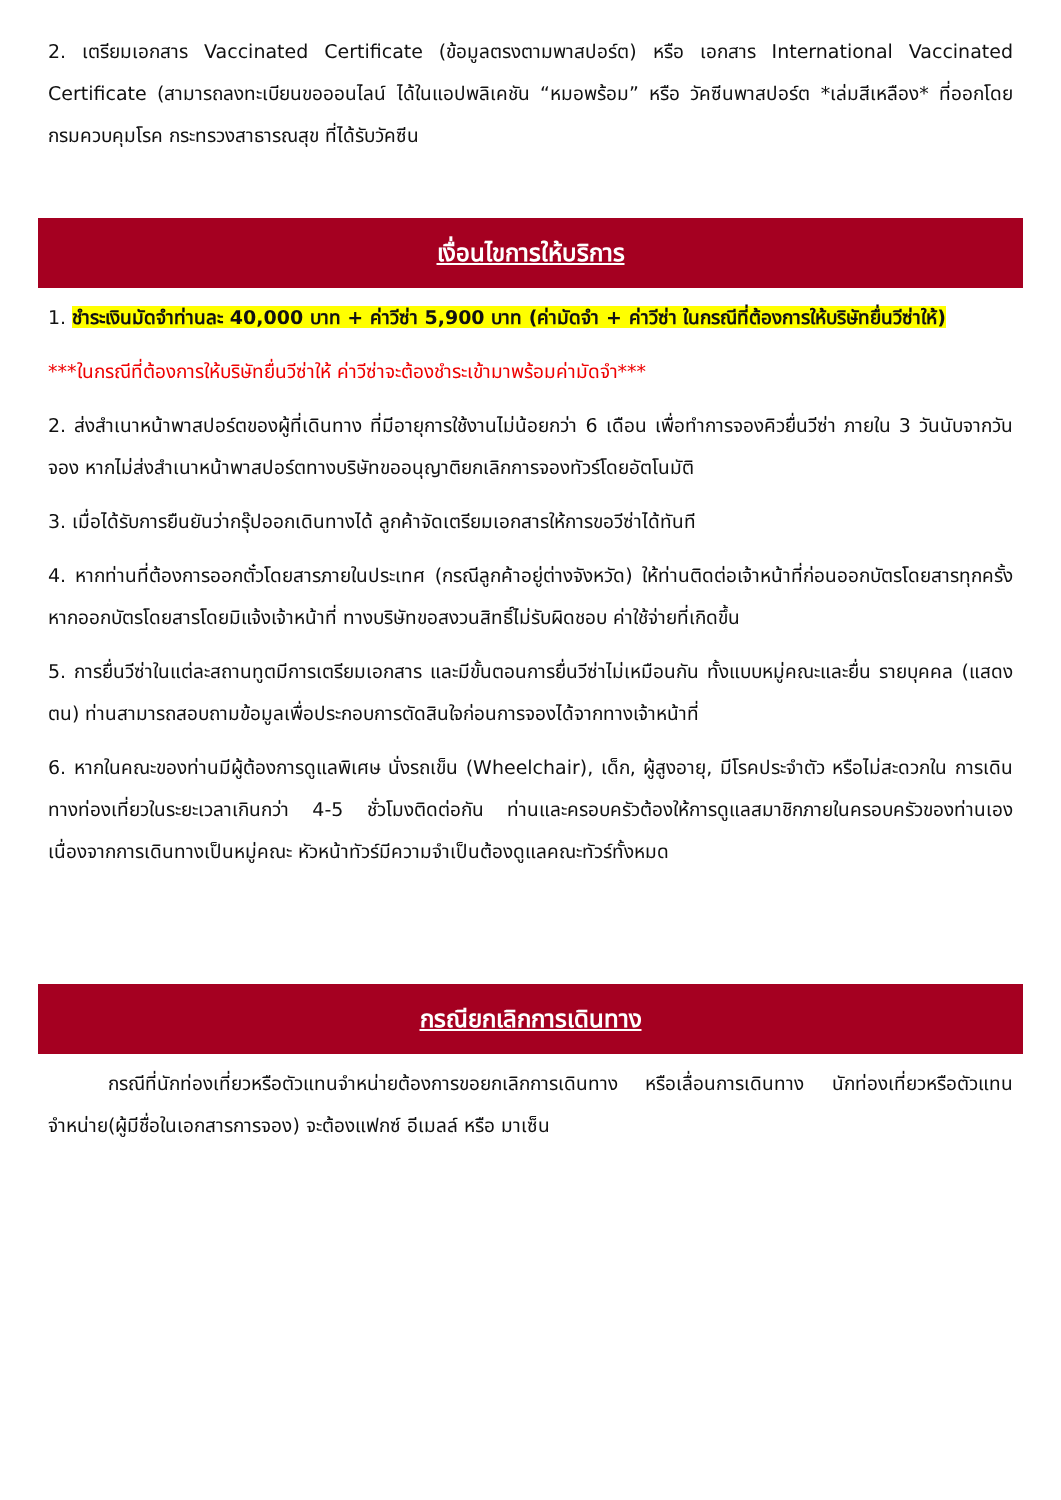2. เตรียมเอกสาร Vaccinated Certificate (ข้อมูลตรงตามพาสปอร์ต) หรือ เอกสาร International Vaccinated Certificate (สามารถลงทะเบียนขอออนไลน์ ได้ในแอปพลิเคชัน “หมอพร้อม” หรือ วัคซีนพาสปอร์ต *เล่มสีเหลือง* ที่ออกโดยกรมควบคุมโรค กระทรวงสาธารณสุข ที่ได้รับวัคซีน
เงื่อนไขการให้บริการ
1. ชำระเงินมัดจำท่านละ 40,000 บาท + ค่าวีซ่า 5,900 บาท (ค่ามัดจำ + ค่าวีซ่า ในกรณีที่ต้องการให้บริษัทยื่นวีซ่าให้)
***ในกรณีที่ต้องการให้บริษัทยื่นวีซ่าให้ ค่าวีซ่าจะต้องชำระเข้ามาพร้อมค่ามัดจำ***
2. ส่งสำเนาหน้าพาสปอร์ตของผู้ที่เดินทาง ที่มีอายุการใช้งานไม่น้อยกว่า 6 เดือน เพื่อทำการจองคิวยื่นวีซ่า ภายใน 3 วันนับจากวันจอง หากไม่ส่งสำเนาหน้าพาสปอร์ตทางบริษัทขออนุญาติยกเลิกการจองทัวร์โดยอัตโนมัติ
3. เมื่อได้รับการยืนยันว่ากรุ๊ปออกเดินทางได้ ลูกค้าจัดเตรียมเอกสารให้การขอวีซ่าได้ทันที
4. หากท่านที่ต้องการออกตั๋วโดยสารภายในประเทศ (กรณีลูกค้าอยู่ต่างจังหวัด) ให้ท่านติดต่อเจ้าหน้าที่ก่อนออกบัตรโดยสารทุกครั้ง หากออกบัตรโดยสารโดยมิแจ้งเจ้าหน้าที่ ทางบริษัทขอสงวนสิทธิ์ไม่รับผิดชอบ ค่าใช้จ่ายที่เกิดขึ้น
5. การยื่นวีซ่าในแต่ละสถานทูตมีการเตรียมเอกสาร และมีขั้นตอนการยื่นวีซ่าไม่เหมือนกัน ทั้งแบบหมู่คณะและยื่น รายบุคคล (แสดงตน) ท่านสามารถสอบถามข้อมูลเพื่อประกอบการตัดสินใจก่อนการจองได้จากทางเจ้าหน้าที่
6. หากในคณะของท่านมีผู้ต้องการดูแลพิเศษ นั่งรถเข็น (Wheelchair), เด็ก, ผู้สูงอายุ, มีโรคประจำตัว หรือไม่สะดวกใน การเดินทางท่องเที่ยวในระยะเวลาเกินกว่า 4-5 ชั่วโมงติดต่อกัน ท่านและครอบครัวต้องให้การดูแลสมาชิกภายในครอบครัวของท่านเอง เนื่องจากการเดินทางเป็นหมู่คณะ หัวหน้าทัวร์มีความจำเป็นต้องดูแลคณะทัวร์ทั้งหมด
กรณียกเลิกการเดินทาง
กรณีที่นักท่องเที่ยวหรือตัวแทนจำหน่ายต้องการขอยกเลิกการเดินทาง หรือเลื่อนการเดินทาง นักท่องเที่ยวหรือตัวแทนจำหน่าย(ผู้มีชื่อในเอกสารการจอง) จะต้องแฟกซ์ อีเมลล์ หรือ มาเซ็น